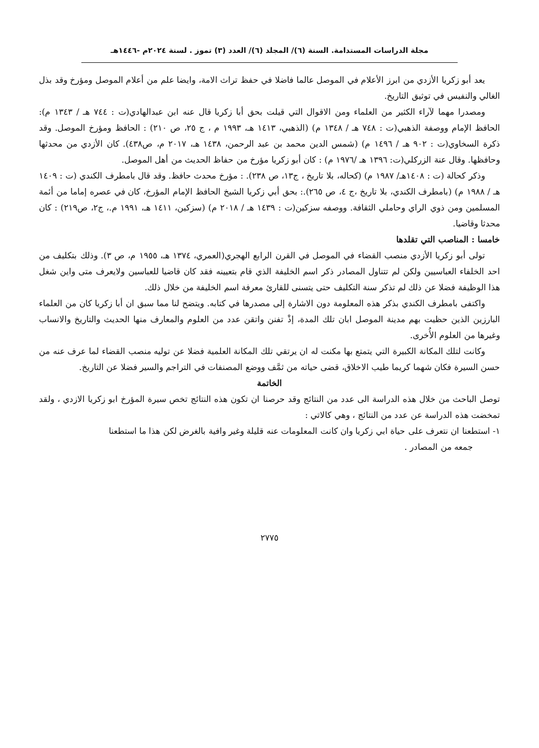مجلة الدراسات المستدامة. السنة (٦)/ المجلد (٦)/ العدد (٣) تموز . لسنة ٢٠٢٤م -١٤٤٦هـ
يعد أبو زكريا الأزدي من ابرز الأعلام في الموصل عالما فاضلا في حفظ تراث الامة، وايضا علم من أعلام الموصل ومؤرخ وقد بذل الغالي والنفيس في توثيق التاريخ.
ومصدرا مهما لآراء الكثير من العلماء ومن الاقوال التي قيلت بحق أبا زكريا قال عنه ابن عبدالهادي(ت : ٧٤٤ هـ / ١٣٤٣ م): الحافظ الإمام ووصفة الذهبي(ت : ٧٤٨ هـ / ١٣٤٨ م) (الذهبي، ١٤١٣ هـ، ١٩٩٣ م ، ج ٢٥، ص ٢١٠) : الحافظ ومؤرخ الموصل. وقد ذكرة السخاوي(ت : ٩٠٢ هـ / ١٤٩٦ م) (شمس الدين محمد بن عبد الرحمن، ١٤٣٨ هـ، ٢٠١٧ م، ص٤٣٨). كان الأزدي من محدثها وحافظها. وقال عنة الزركلي(ت: ١٣٩٦ هـ /١٩٧٦ م) : كان أبو زكريا مؤرخ من حفاظ الحديث من أهل الموصل.
وذكر كحالة (ت : ١٤٠٨هـ/ ١٩٨٧ م) (كحاله، بلا تاريخ ، ج١٣، ص ٢٣٨). : مؤرخ محدث حافظ. وقد قال بامطرف الكندي (ت : ١٤٠٩ هـ / ١٩٨٨ م) (بامطرف الكندي، بلا تاريخ ،ج ٤، ص ٢٦٥).: بحق أبي زكريا الشيخ الحافظ الإمام المؤرخ، كان في عصره إماما من أئمة المسلمين ومن ذوي الراي وحاملي الثقافة. ووصفه سزكين(ت : ١٤٣٩ هـ / ٢٠١٨ م) (سزكين، ١٤١١ هـ، ١٩٩١ م.، ج٢، ص٢١٩) : كان محدثا وقاضيا.
خامسا : المناصب التي تقلدها
تولى أبو زكريا الأزدي منصب القضاء في الموصل في القرن الرابع الهجري(العمري، ١٣٧٤ هـ، ١٩٥٥ م، ص ٣). وذلك بتكليف من احد الخلفاء العباسيين ولكن لم تتناول المصادر ذكر اسم الخليفة الذي قام بتعيينه فقد كان قاضيا للعباسين ولايعرف متى واين شغل هذا الوظيفة فضلا عن ذلك لم تذكر سنة التكليف حتى يتسنى للقارئ معرفة اسم الخليفة من خلال ذلك.
واكتفى بامطرف الكندي بذكر هذه المعلومة دون الاشارة إلى مصدرها في كتابه. ويتضح لنا مما سبق ان أبا زكريا كان من العلماء البارزين الذين حظيت بهم مدينة الموصل ابان تلك المدة، إذْ تفنن واتقن عدد من العلوم والمعارف منها الحديث والتاريخ والانساب وغيرها من العلوم الأُخرى.
وكانت لتلك المكانة الكبيرة التي يتمتع بها مكنت له ان يرتقي تلك المكانة العلمية فضلا عن توليه منصب القضاء لما عرف عنه من حسن السيرة فكان شهما كريما طيب الاخلاق، قضى حياته من ثمَّف ووضع المصنفات في التراجم والسير فضلا عن التاريخ.
الخاتمة
توصل الباحث من خلال هذه الدراسة الى عدد من النتائج وقد حرصنا ان تكون هذه النتائج تخص سيرة المؤرخ ابو زكريا الازدي ، ولقد تمخضت هذه الدراسة عن عدد من النتائج ، وهي كالاتي :
١- استطعنا ان نتعرف على حياة ابي زكريا وان كانت المعلومات عنه قليلة وغير وافية بالغرض لكن هذا ما استطعنا
جمعه من المصادر .
٢٧٧٥